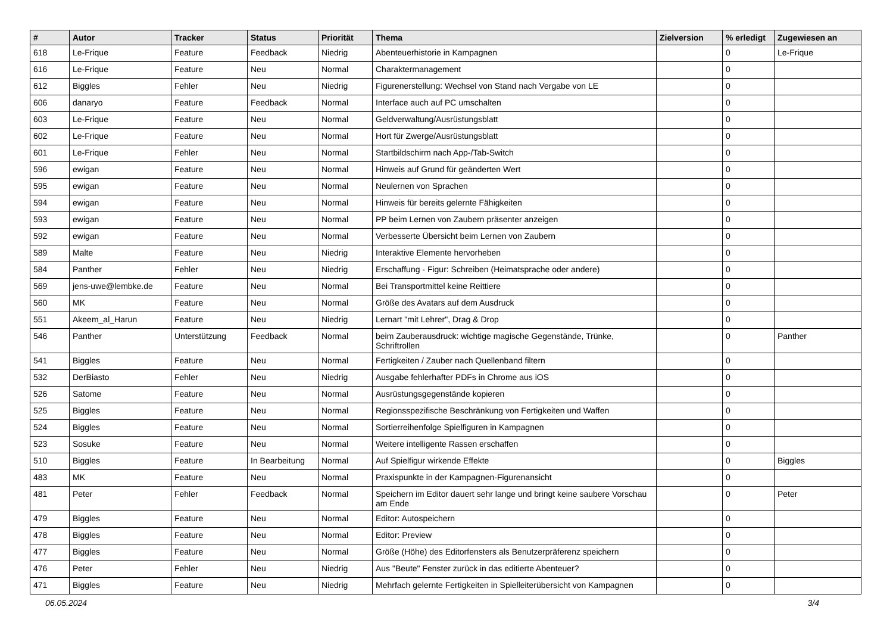| # | Autor | Tracker | Status | Priorität | Thema | Zielversion | % erledigt | Zugewiesen an |
| --- | --- | --- | --- | --- | --- | --- | --- | --- |
| 618 | Le-Frique | Feature | Feedback | Niedrig | Abenteuerhistorie in Kampagnen | | 0 | Le-Frique |
| 616 | Le-Frique | Feature | Neu | Normal | Charaktermanagement | | 0 | |
| 612 | Biggles | Fehler | Neu | Niedrig | Figurenerstellung: Wechsel von Stand nach Vergabe von LE | | 0 | |
| 606 | danaryo | Feature | Feedback | Normal | Interface auch auf PC umschalten | | 0 | |
| 603 | Le-Frique | Feature | Neu | Normal | Geldverwaltung/Ausrüstungsblatt | | 0 | |
| 602 | Le-Frique | Feature | Neu | Normal | Hort für Zwerge/Ausrüstungsblatt | | 0 | |
| 601 | Le-Frique | Fehler | Neu | Normal | Startbildschirm nach App-/Tab-Switch | | 0 | |
| 596 | ewigan | Feature | Neu | Normal | Hinweis auf Grund für geänderten Wert | | 0 | |
| 595 | ewigan | Feature | Neu | Normal | Neulernen von Sprachen | | 0 | |
| 594 | ewigan | Feature | Neu | Normal | Hinweis für bereits gelernte Fähigkeiten | | 0 | |
| 593 | ewigan | Feature | Neu | Normal | PP beim Lernen von Zaubern präsenter anzeigen | | 0 | |
| 592 | ewigan | Feature | Neu | Normal | Verbesserte Übersicht beim Lernen von Zaubern | | 0 | |
| 589 | Malte | Feature | Neu | Niedrig | Interaktive Elemente hervorheben | | 0 | |
| 584 | Panther | Fehler | Neu | Niedrig | Erschaffung - Figur: Schreiben (Heimatsprache oder andere) | | 0 | |
| 569 | jens-uwe@lembke.de | Feature | Neu | Normal | Bei Transportmittel keine Reittiere | | 0 | |
| 560 | MK | Feature | Neu | Normal | Größe des Avatars auf dem Ausdruck | | 0 | |
| 551 | Akeem_al_Harun | Feature | Neu | Niedrig | Lernart "mit Lehrer", Drag & Drop | | 0 | |
| 546 | Panther | Unterstützung | Feedback | Normal | beim Zauberausdruck: wichtige magische Gegenstände, Trünke, Schriftrollen | | 0 | Panther |
| 541 | Biggles | Feature | Neu | Normal | Fertigkeiten / Zauber nach Quellenband filtern | | 0 | |
| 532 | DerBiasto | Fehler | Neu | Niedrig | Ausgabe fehlerhafter PDFs in Chrome aus iOS | | 0 | |
| 526 | Satome | Feature | Neu | Normal | Ausrüstungsgegenstände kopieren | | 0 | |
| 525 | Biggles | Feature | Neu | Normal | Regionsspezifische Beschränkung von Fertigkeiten und Waffen | | 0 | |
| 524 | Biggles | Feature | Neu | Normal | Sortierreihenfolge Spielfiguren in Kampagnen | | 0 | |
| 523 | Sosuke | Feature | Neu | Normal | Weitere intelligente Rassen erschaffen | | 0 | |
| 510 | Biggles | Feature | In Bearbeitung | Normal | Auf Spielfigur wirkende Effekte | | 0 | Biggles |
| 483 | MK | Feature | Neu | Normal | Praxispunkte in der Kampagnen-Figurenansicht | | 0 | |
| 481 | Peter | Fehler | Feedback | Normal | Speichern im Editor dauert sehr lange und bringt keine saubere Vorschau am Ende | | 0 | Peter |
| 479 | Biggles | Feature | Neu | Normal | Editor: Autospeichern | | 0 | |
| 478 | Biggles | Feature | Neu | Normal | Editor: Preview | | 0 | |
| 477 | Biggles | Feature | Neu | Normal | Größe (Höhe) des Editorfensters als Benutzerpräferenz speichern | | 0 | |
| 476 | Peter | Fehler | Neu | Niedrig | Aus "Beute" Fenster zurück in das editierte Abenteuer? | | 0 | |
| 471 | Biggles | Feature | Neu | Niedrig | Mehrfach gelernte Fertigkeiten in Spielleiterübersicht von Kampagnen | | 0 | |
06.05.2024 3/4